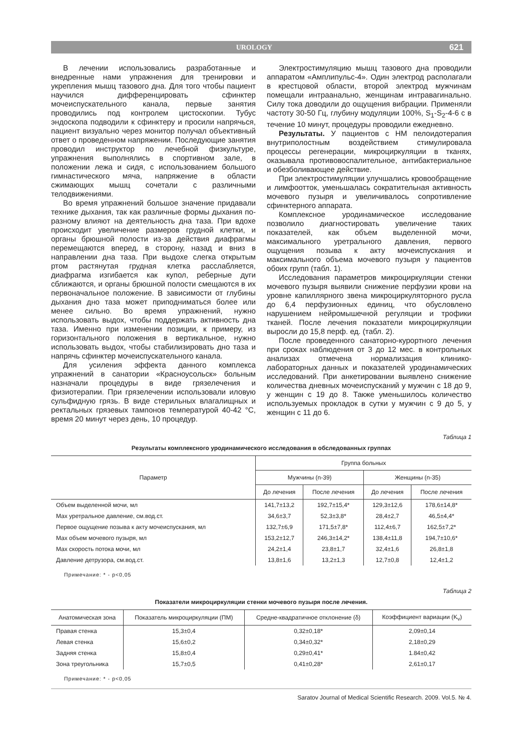UROLOGY 621
В лечении использовались разработанные и внедренные нами упражнения для тренировки и укрепления мышц тазового дна. Для того чтобы пациент научился дифференцировать сфинктер мочеиспускательного канала, первые занятия проводились под контролем цистоскопии. Тубус эндоскопа подводили к сфинктеру и просили напрячься, пациент визуально через монитор получал объективный ответ о проведенном напряжении. Последующие занятия проводил инструктор по лечебной физкультуре, упражнения выполнялись в спортивном зале, в положении лежа и сидя, с использованием большого гимнастического мяча, напряжение в области сжимающих мышц сочетали с различными телодвижениями.
Во время упражнений большое значение придавали технике дыхания, так как различные формы дыхания по-разному влияют на деятельность дна таза. При вдохе происходит увеличение размеров грудной клетки, и органы брюшной полости из-за действия диафрагмы перемещаются вперед, в сторону, назад и вниз в направлении дна таза. При выдохе слегка открытым ртом растянутая грудная клетка расслабляется, диафрагма изгибается как купол, реберные дуги сближаются, и органы брюшной полости смещаются в их первоначальное положение. В зависимости от глубины дыхания дно таза может приподниматься более или менее сильно. Во время упражнений, нужно использовать выдох, чтобы поддержать активность дна таза. Именно при изменении позиции, к примеру, из горизонтального положения в вертикальное, нужно использовать выдох, чтобы стабилизировать дно таза и напрячь сфинктер мочеиспускательного канала.
Для усиления эффекта данного комплекса упражнений в санатории «Красноусольск» больным назначали процедуры в виде грязелечения и физиотерапии. При грязелечении использовали иловую сульфидную грязь. В виде стерильных влагалищных и ректальных грязевых тампонов температурой 40-42 °С, время 20 минут через день, 10 процедур.
Электростимуляцию мышц тазового дна проводили аппаратом «Амплипульс-4». Один электрод располагали в крестцовой области, второй электрод мужчинам помещали интраанально, женщинам интравагинально. Силу тока доводили до ощущения вибрации. Применяли частоту 30-50 Гц, глубину модуляции 100%, S<sub>1</sub>-S<sub>2</sub>-4-6 с в течение 10 минут, процедуры проводили ежедневно.
Результаты. У пациентов с НМ пелоидотерапия внутриполостным воздействием стимулировала процессы регенерации, микроциркуляции в тканях, оказывала противовоспалительное, антибактериальное и обезболивающее действие.
При электростимуляции улучшались кровообращение и лимфоотток, уменьшалась сократительная активность мочевого пузыря и увеличивалось сопротивление сфинктерного аппарата.
Комплексное уродинамическое исследование позволило диагностировать увеличение таких показателей, как объем выделенной мочи, максимального уретрального давления, первого ощущения позыва к акту мочеиспускания и максимального объема мочевого пузыря у пациентов обоих групп (табл. 1).
Исследования параметров микроциркуляции стенки мочевого пузыря выявили снижение перфузии крови на уровне капиллярного звена микроциркуляторного русла до 6,4 перфузионных единиц, что обусловлено нарушением нейромышечной регуляции и трофики тканей. После лечения показатели микроциркуляции выросли до 15,8 перф. ед. (табл. 2).
После проведенного санаторно-курортного лечения при сроках наблюдения от 3 до 12 мес. в контрольных анализах отмечена нормализация клинико-лабораторных данных и показателей уродинамических исследований. При анкетировании выявлено снижение количества дневных мочеиспусканий у мужчин с 18 до 9, у женщин с 19 до 8. Также уменьшилось количество используемых прокладок в сутки у мужчин с 9 до 5, у женщин с 11 до 6.
Таблица 1
Результаты комплексного уродинамического исследования в обследованных группах
| Параметр | Группа больных | | | |
| --- | --- | --- | --- | --- |
| | Мужчины (n-39) | | Женщины (n-35) | |
| | До лечения | После лечения | До лечения | После лечения |
| Объем выделенной мочи, мл | 141,7±13,2 | 192,7±15,4* | 129,3±12,6 | 178,6±14,8* |
| Max уретральное давление, см.вод.ст. | 34,6±3,7 | 52,3±3,8* | 28,4±2,7 | 46,5±4,4* |
| Первое ощущение позыва к акту мочеиспускания, мл | 132,7±6,9 | 171,5±7,8* | 112,4±6,7 | 162,5±7,2* |
| Max объем мочевого пузыря, мл | 153,2±12,7 | 246,3±14,2* | 138,4±11,8 | 194,7±10,6* |
| Max скорость потока мочи, мл | 24,2±1,4 | 23,8±1,7 | 32,4±1,6 | 26,8±1,8 |
| Давление детрузора, см.вод.ст. | 13,8±1,6 | 13,2±1,3 | 12,7±0,8 | 12,4±1,2 |
Примечание: * - p<0,05
Таблица 2
Показатели микроциркуляции стенки мочевого пузыря после лечения.
| Анатомическая зона | Показатель микроциркуляции (ПМ) | Средне-квадратичное отклонение (δ) | Коэффициент вариации (K<sub>v</sub>) |
| --- | --- | --- | --- |
| Правая стенка | 15,3±0,4 | 0,32±0,18* | 2,09±0,14 |
| Левая стенка | 15,6±0,2 | 0,34±0,32* | 2,18±0,29 |
| Задняя стенка | 15,8±0,4 | 0,29±0,41* | 1.84±0,42 |
| Зона треугольника | 15,7±0,5 | 0,41±0,28* | 2,61±0,17 |
Примечание: * - p<0,05
Saratov Journal of Medical Scientific Research. 2009. Vol.5. № 4.